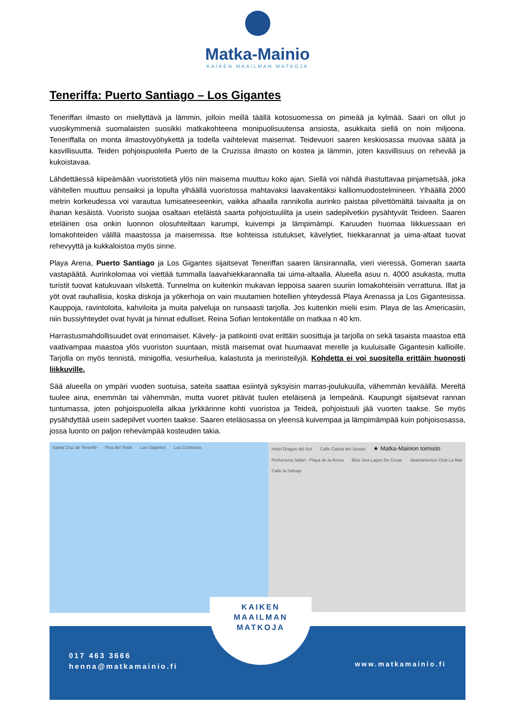Matka-Mainio
KAIKEN MAAILMAN MATKOJA
Teneriffa: Puerto Santiago – Los Gigantes
Teneriffan ilmasto on miellyttävä ja lämmin, jolloin meillä täällä kotosuomessa on pimeää ja kylmää. Saari on ollut jo vuosikymmeniä suomalaisten suosikki matkakohteena monipuolisuutensa ansiosta, asukkaita siellä on noin miljoona. Teneriffalla on monta ilmastovyöhykettä ja todella vaihtelevat maisemat. Teidevuori saaren keskiosassa muovaa säätä ja kasvillisuutta. Teiden pohjoispuolella Puerto de la Cruzissa ilmasto on kostea ja lämmin, joten kasvillisuus on rehevää ja kukoistavaa.
Lähdettäessä kiipeämään vuoristotietä ylös niin maisema muuttuu koko ajan. Siellä voi nähdä ihastuttavaa pinjametsää, joka vähitellen muuttuu pensaiksi ja lopulta ylhäällä vuoristossa mahtavaksi laavakentäksi kalliomuodostelmineen. Ylhäällä 2000 metrin korkeudessa voi varautua lumisateeseenkin, vaikka alhaalla rannikolla aurinko paistaa pilvettömältä taivaalta ja on ihanan kesäistä. Vuoristo suojaa osaltaan eteläistä saarta pohjoistuulilta ja usein sadepilvetkin pysähtyvät Teideen. Saaren eteläinen osa onkin luonnon olosuhteiltaan karumpi, kuivempi ja lämpimämpi. Karuuden huomaa liikkuessaan eri lomakohteiden välillä maastossa ja maisemissa. Itse kohteissa istutukset, kävelytiet, hiekkarannat ja uima-altaat tuovat rehevyyttä ja kukkaloistoa myös sinne.
Playa Arena, Puerto Santiago ja Los Gigantes sijaitsevat Teneriffan saaren länsirannalla, vieri vieressä, Gomeran saarta vastapäätä. Aurinkolomaa voi viettää tummalla laavahiekkarannalla tai uima-altaalla. Alueella asuu n. 4000 asukasta, mutta turistit tuovat katukuvaan vilskettä. Tunnelma on kuitenkin mukavan leppoisa saaren suuriin lomakohteisiin verrattuna. Illat ja yöt ovat rauhallisia, koska diskoja ja yökerhoja on vain muutamien hotellien yhteydessä Playa Arenassa ja Los Gigantesissa. Kauppoja, ravintoloita, kahviloita ja muita palveluja on runsaasti tarjolla. Jos kuitenkin mielii esim. Playa de las Americasiin, niin bussiyhteydet ovat hyvät ja hinnat edulliset. Reina Sofian lentokentälle on matkaa n 40 km.
Harrastusmahdollisuudet ovat erinomaiset. Kävely- ja patikointi ovat erittäin suosittuja ja tarjolla on sekä tasaista maastoa että vaativampaa maastoa ylös vuoriston suuntaan, mistä maisemat ovat huumaavat merelle ja kuuluisalle Gigantesin kallioille. Tarjolla on myös tennistä, minigolfia, vesiurheilua, kalastusta ja meriristeilyjä. Kohdetta ei voi suositella erittäin huonosti liikkuville.
Sää alueella on ympäri vuoden suotuisa, sateita saattaa esiintyä syksyisin marras-joulukuulla, vähemmän keväällä. Mereltä tuulee aina, enemmän tai vähemmän, mutta vuoret pitävät tuulen eteläisenä ja lempeänä. Kaupungit sijaitsevat rannan tuntumassa, joten pohjoispuolella alkaa jyrkkärinne kohti vuoristoa ja Teideä, pohjoistuuli jää vuorten taakse. Se myös pysähdyttää usein sadepilvet vuorten taakse. Saaren eteläosassa on yleensä kuivempaa ja lämpimämpää kuin pohjoisosassa, jossa luonto on paljon rehevämpää kosteuden takia.
Santa Cruz de Tenerife Pico del Teide Los Gigantes Los Cristianos
Hotel Dragos del Sur Calle Caleta del Jurado ★ Matka-Mainion toimisto Perfumeria Safari - Playa de la Arena Blue Sea Lagos De Cesar Apartamentos Club La Mar Calle la Salvaje
KAIKEN
MAAILMAN
MATKOJA
017 463 3666
henna@matkamainio.fi
www.matkamainio.fi